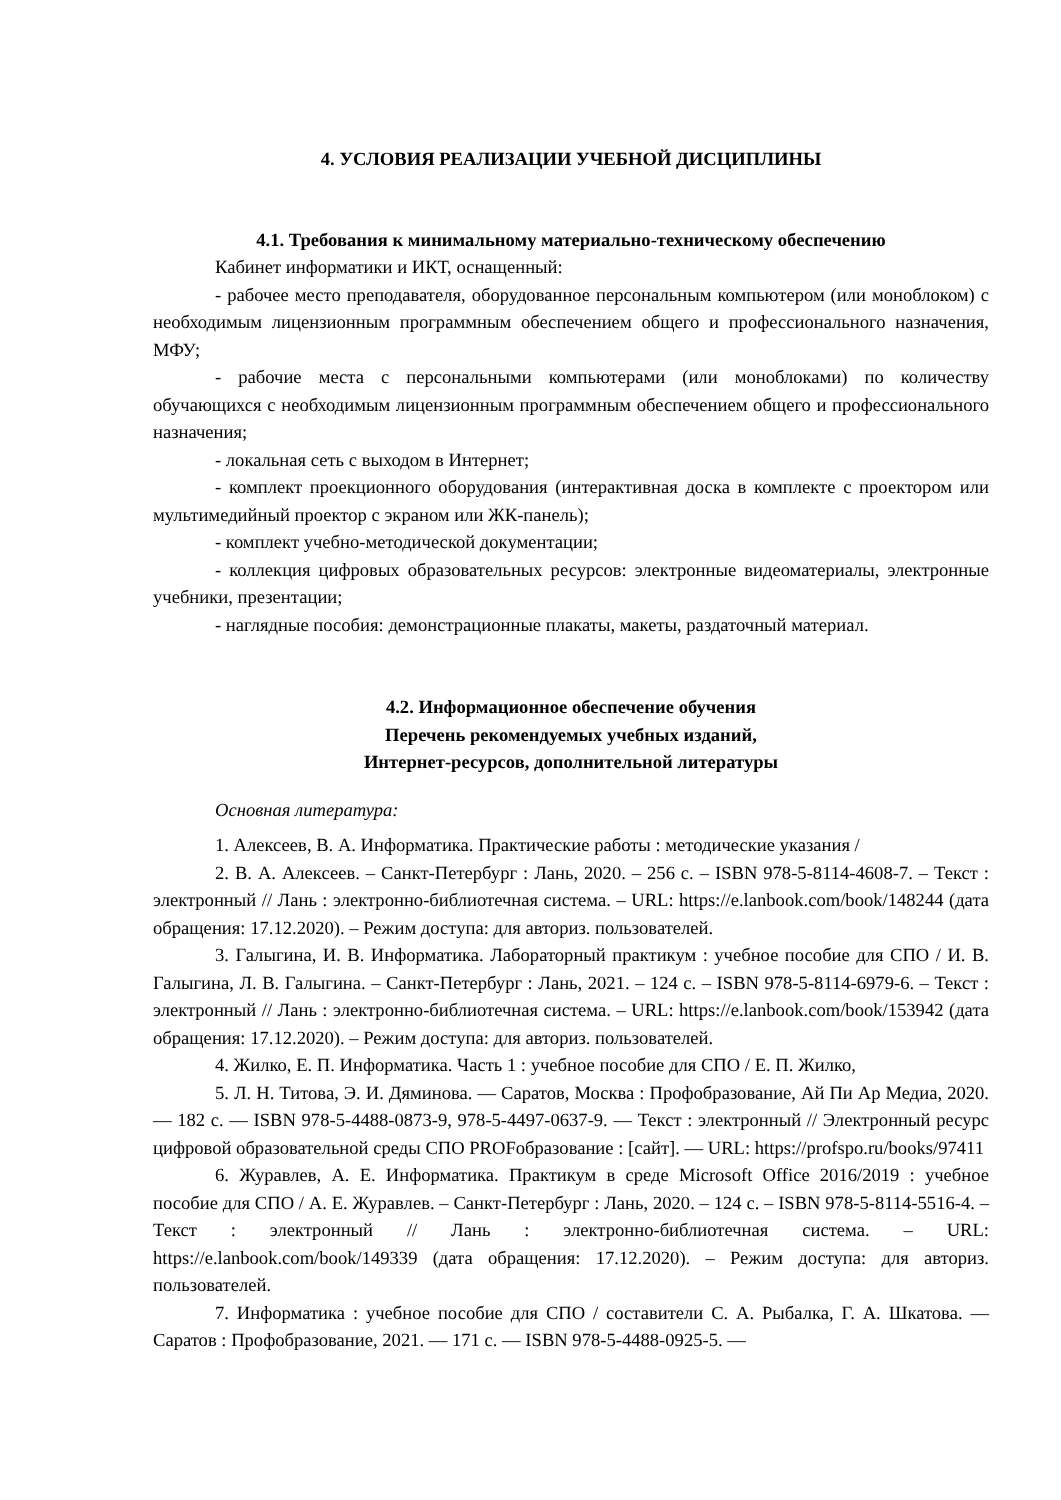4. УСЛОВИЯ РЕАЛИЗАЦИИ УЧЕБНОЙ ДИСЦИПЛИНЫ
4.1. Требования к минимальному материально-техническому обеспечению
Кабинет информатики и ИКТ, оснащенный:
- рабочее место преподавателя, оборудованное персональным компьютером (или моноблоком) с необходимым лицензионным программным обеспечением общего и профессионального назначения, МФУ;
- рабочие места с персональными компьютерами (или моноблоками) по количеству обучающихся с необходимым лицензионным программным обеспечением общего и профессионального назначения;
- локальная сеть с выходом в Интернет;
- комплект проекционного оборудования (интерактивная доска в комплекте с проектором или мультимедийный проектор с экраном или ЖК-панель);
- комплект учебно-методической документации;
- коллекция цифровых образовательных ресурсов: электронные видеоматериалы, электронные учебники, презентации;
- наглядные пособия: демонстрационные плакаты, макеты, раздаточный материал.
4.2. Информационное обеспечение обучения
Перечень рекомендуемых учебных изданий,
Интернет-ресурсов, дополнительной литературы
Основная литература:
1. Алексеев, В. А. Информатика. Практические работы : методические указания /
2. В. А. Алексеев. – Санкт-Петербург : Лань, 2020. – 256 с. – ISBN 978-5-8114-4608-7. – Текст : электронный // Лань : электронно-библиотечная система. – URL: https://e.lanbook.com/book/148244 (дата обращения: 17.12.2020). – Режим доступа: для авториз. пользователей.
3. Галыгина, И. В. Информатика. Лабораторный практикум : учебное пособие для СПО / И. В. Галыгина, Л. В. Галыгина. – Санкт-Петербург : Лань, 2021. – 124 с. – ISBN 978-5-8114-6979-6. – Текст : электронный // Лань : электронно-библиотечная система. – URL: https://e.lanbook.com/book/153942 (дата обращения: 17.12.2020). – Режим доступа: для авториз. пользователей.
4. Жилко, Е. П. Информатика. Часть 1 : учебное пособие для СПО / Е. П. Жилко,
5. Л. Н. Титова, Э. И. Дяминова. — Саратов, Москва : Профобразование, Ай Пи Ар Медиа, 2020. — 182 c. — ISBN 978-5-4488-0873-9, 978-5-4497-0637-9. — Текст : электронный // Электронный ресурс цифровой образовательной среды СПО PROFобразование : [сайт]. — URL: https://profspo.ru/books/97411
6. Журавлев, А. Е. Информатика. Практикум в среде Microsoft Office 2016/2019 : учебное пособие для СПО / А. Е. Журавлев. – Санкт-Петербург : Лань, 2020. – 124 с. – ISBN 978-5-8114-5516-4. – Текст : электронный // Лань : электронно-библиотечная система. – URL: https://e.lanbook.com/book/149339 (дата обращения: 17.12.2020). – Режим доступа: для авториз. пользователей.
7. Информатика : учебное пособие для СПО / составители С. А. Рыбалка, Г. А. Шкатова. — Саратов : Профобразование, 2021. — 171 c. — ISBN 978-5-4488-0925-5. —